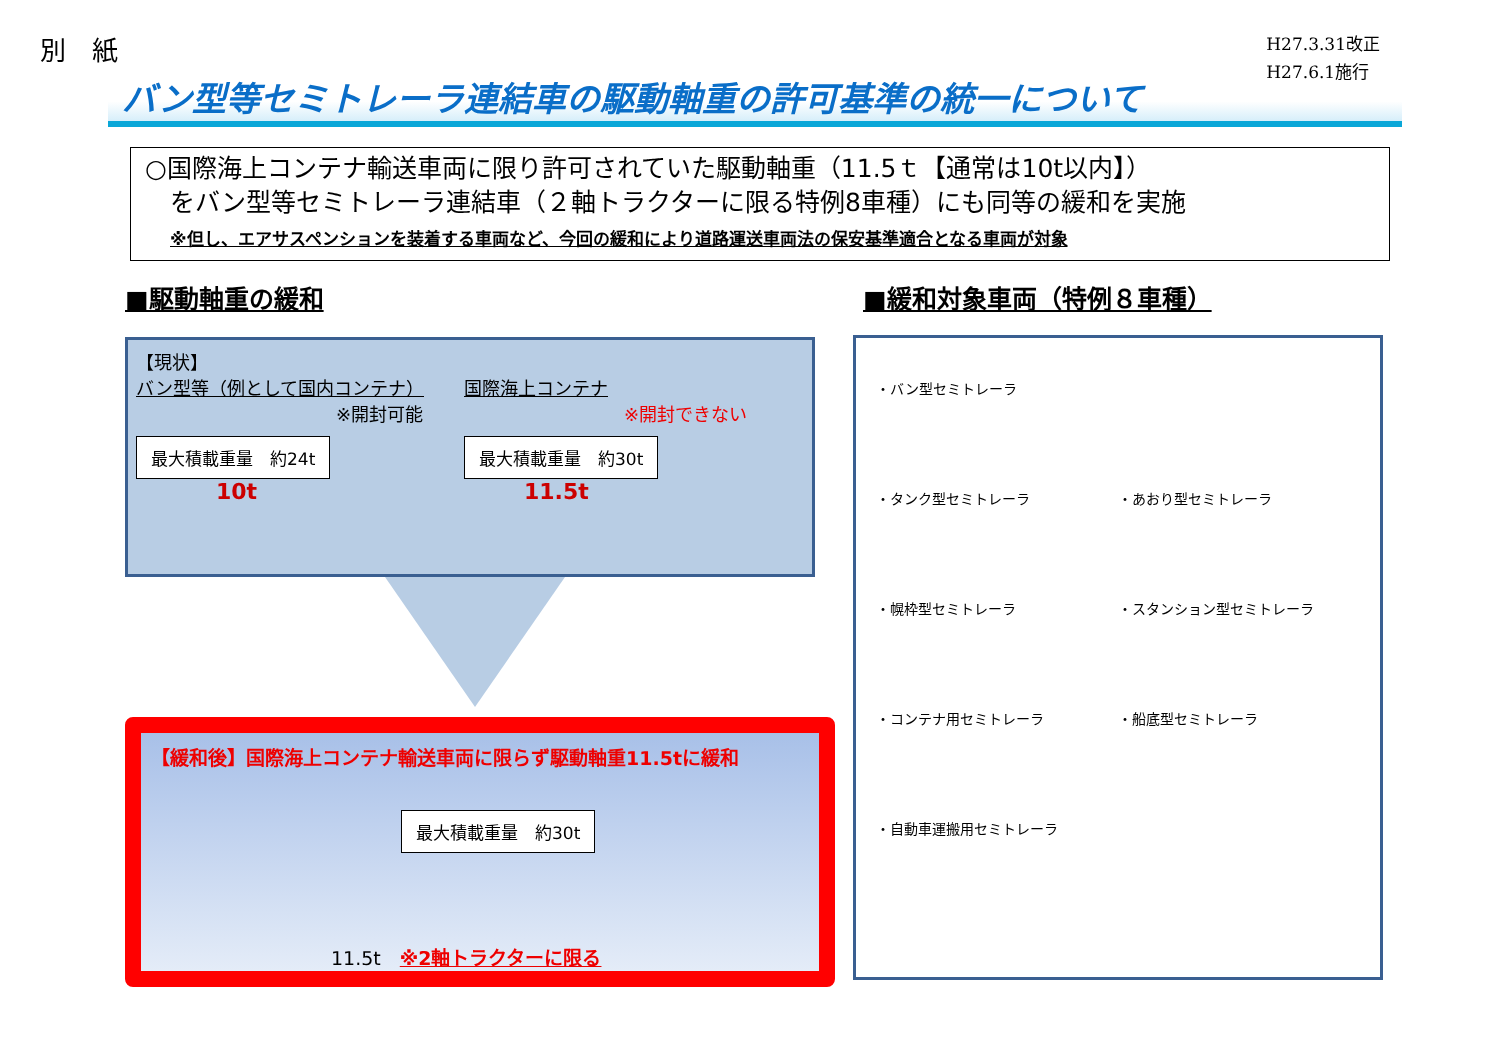別　紙
H27.3.31改正
H27.6.1施行
バン型等セミトレーラ連結車の駆動軸重の許可基準の統一について
○国際海上コンテナ輸送車両に限り許可されていた駆動軸重（11.5ｔ【通常は10t以内】）
　をバン型等セミトレーラ連結車（２軸トラクターに限る特例8車種）にも同等の緩和を実施
　※但し、エアサスペンションを装着する車両など、今回の緩和により道路運送車両法の保安基準適合となる車両が対象
■駆動軸重の緩和
【現状】
バン型等（例として国内コンテナ）
※開封可能
最大積載重量　約24t
10t
国際海上コンテナ
※開封できない
最大積載重量　約30t
11.5t
【緩和後】国際海上コンテナ輸送車両に限らず駆動軸重11.5tに緩和
最大積載重量　約30t
11.5t　※2軸トラクターに限る
■緩和対象車両（特例８車種）
・バン型セミトレーラ
・タンク型セミトレーラ
・あおり型セミトレーラ
・幌枠型セミトレーラ
・スタンション型セミトレーラ
・コンテナ用セミトレーラ
・船底型セミトレーラ
・自動車運搬用セミトレーラ